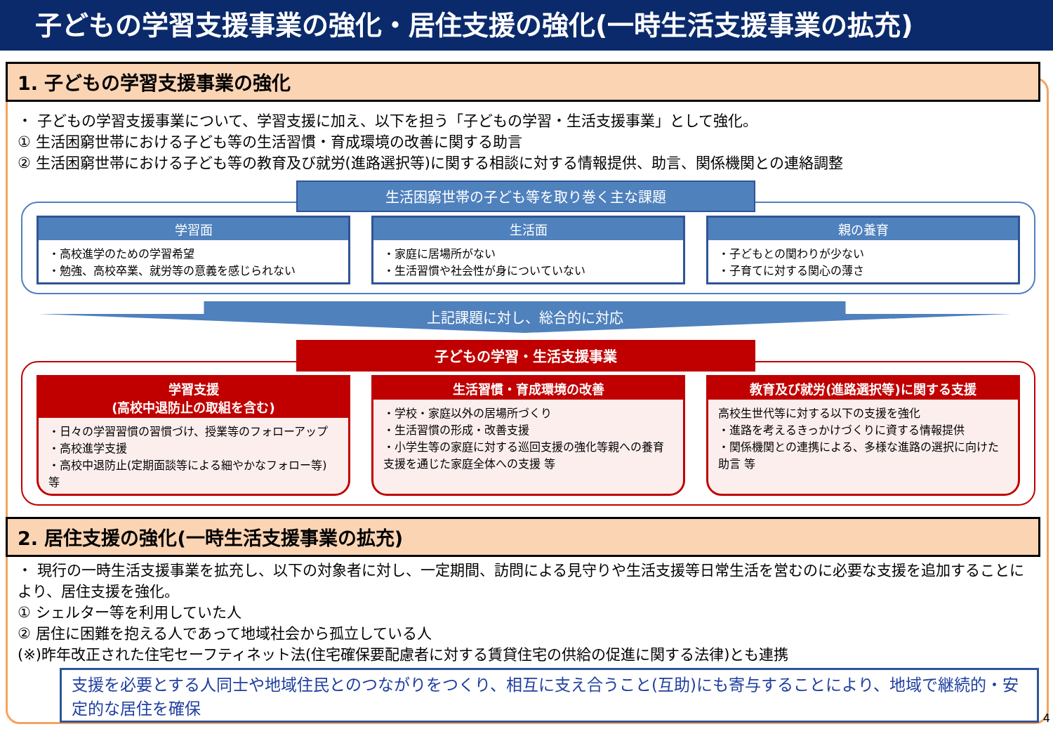子どもの学習支援事業の強化・居住支援の強化(一時生活支援事業の拡充)
1. 子どもの学習支援事業の強化
・ 子どもの学習支援事業について、学習支援に加え、以下を担う「子どもの学習・生活支援事業」として強化。
① 生活困窮世帯における子ども等の生活習慣・育成環境の改善に関する助言
② 生活困窮世帯における子ども等の教育及び就労(進路選択等)に関する相談に対する情報提供、助言、関係機関との連絡調整
生活困窮世帯の子ども等を取り巻く主な課題
学習面
・高校進学のための学習希望
・勉強、高校卒業、就労等の意義を感じられない
生活面
・家庭に居場所がない
・生活習慣や社会性が身についていない
親の養育
・子どもとの関わりが少ない
・子育てに対する関心の薄さ
上記課題に対し、総合的に対応
子どもの学習・生活支援事業
学習支援
(高校中退防止の取組を含む)
・日々の学習習慣の習慣づけ、授業等のフォローアップ
・高校進学支援
・高校中退防止(定期面談等による細やかなフォロー等) 等
生活習慣・育成環境の改善
・学校・家庭以外の居場所づくり
・生活習慣の形成・改善支援
・小学生等の家庭に対する巡回支援の強化等親への養育支援を通じた家庭全体への支援 等
教育及び就労(進路選択等)に関する支援
高校生世代等に対する以下の支援を強化
・進路を考えるきっかけづくりに資する情報提供
・関係機関との連携による、多様な進路の選択に向けた助言 等
2. 居住支援の強化(一時生活支援事業の拡充)
・ 現行の一時生活支援事業を拡充し、以下の対象者に対し、一定期間、訪問による見守りや生活支援等日常生活を営むのに必要な支援を追加することにより、居住支援を強化。
① シェルター等を利用していた人
② 居住に困難を抱える人であって地域社会から孤立している人
(※)昨年改正された住宅セーフティネット法(住宅確保要配慮者に対する賃貸住宅の供給の促進に関する法律)とも連携
支援を必要とする人同士や地域住民とのつながりをつくり、相互に支え合うこと(互助)にも寄与することにより、地域で継続的・安定的な居住を確保
4